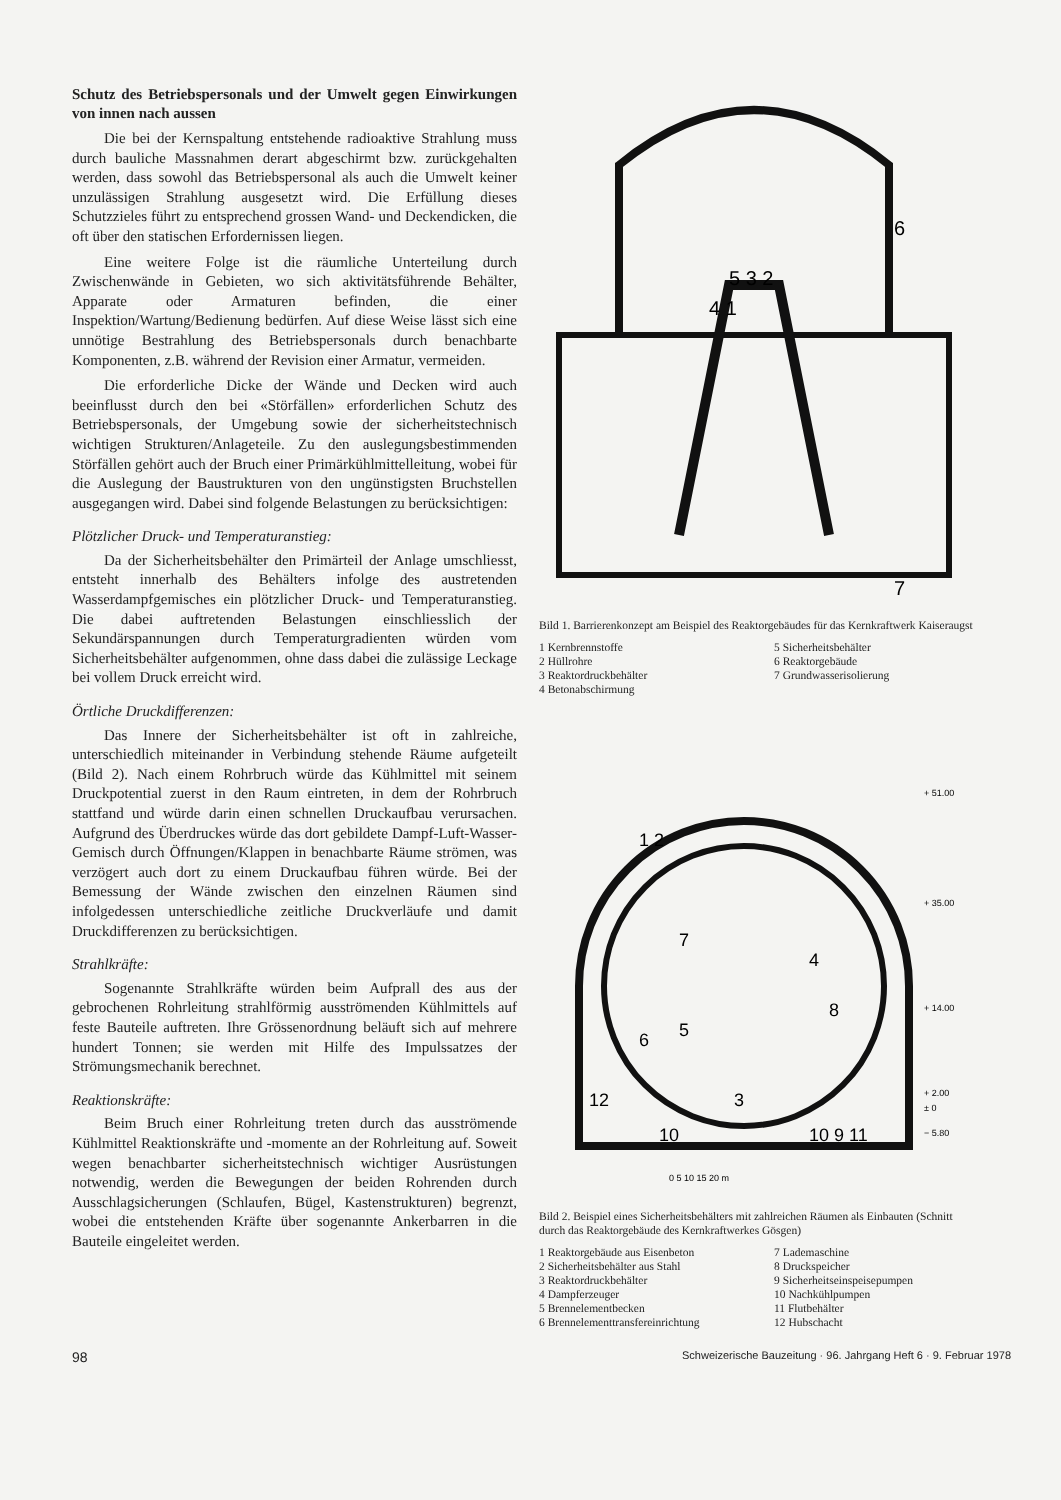Schutz des Betriebspersonals und der Umwelt gegen Einwirkungen von innen nach aussen
Die bei der Kernspaltung entstehende radioaktive Strahlung muss durch bauliche Massnahmen derart abgeschirmt bzw. zurückgehalten werden, dass sowohl das Betriebspersonal als auch die Umwelt keiner unzulässigen Strahlung ausgesetzt wird. Die Erfüllung dieses Schutzzieles führt zu entsprechend grossen Wand- und Deckendicken, die oft über den statischen Erfordernissen liegen.
Eine weitere Folge ist die räumliche Unterteilung durch Zwischenwände in Gebieten, wo sich aktivitätsführende Behälter, Apparate oder Armaturen befinden, die einer Inspektion/Wartung/Bedienung bedürfen. Auf diese Weise lässt sich eine unnötige Bestrahlung des Betriebspersonals durch benachbarte Komponenten, z.B. während der Revision einer Armatur, vermeiden.
Die erforderliche Dicke der Wände und Decken wird auch beeinflusst durch den bei «Störfällen» erforderlichen Schutz des Betriebspersonals, der Umgebung sowie der sicherheitstechnisch wichtigen Strukturen/Anlageteile. Zu den auslegungsbestimmenden Störfällen gehört auch der Bruch einer Primärkühlmittelleitung, wobei für die Auslegung der Baustrukturen von den ungünstigsten Bruchstellen ausgegangen wird. Dabei sind folgende Belastungen zu berücksichtigen:
Plötzlicher Druck- und Temperaturanstieg:
Da der Sicherheitsbehälter den Primärteil der Anlage umschliesst, entsteht innerhalb des Behälters infolge des austretenden Wasserdampfgemisches ein plötzlicher Druck- und Temperaturanstieg. Die dabei auftretenden Belastungen einschliesslich der Sekundärspannungen durch Temperaturgradienten würden vom Sicherheitsbehälter aufgenommen, ohne dass dabei die zulässige Leckage bei vollem Druck erreicht wird.
Örtliche Druckdifferenzen:
Das Innere der Sicherheitsbehälter ist oft in zahlreiche, unterschiedlich miteinander in Verbindung stehende Räume aufgeteilt (Bild 2). Nach einem Rohrbruch würde das Kühlmittel mit seinem Druckpotential zuerst in den Raum eintreten, in dem der Rohrbruch stattfand und würde darin einen schnellen Druckaufbau verursachen. Aufgrund des Überdruckes würde das dort gebildete Dampf-Luft-Wasser-Gemisch durch Öffnungen/Klappen in benachbarte Räume strömen, was verzögert auch dort zu einem Druckaufbau führen würde. Bei der Bemessung der Wände zwischen den einzelnen Räumen sind infolgedessen unterschiedliche zeitliche Druckverläufe und damit Druckdifferenzen zu berücksichtigen.
Strahlkräfte:
Sogenannte Strahlkräfte würden beim Aufprall des aus der gebrochenen Rohrleitung strahlförmig ausströmenden Kühlmittels auf feste Bauteile auftreten. Ihre Grössenordnung beläuft sich auf mehrere hundert Tonnen; sie werden mit Hilfe des Impulssatzes der Strömungsmechanik berechnet.
Reaktionskräfte:
Beim Bruch einer Rohrleitung treten durch das ausströmende Kühlmittel Reaktionskräfte und -momente an der Rohrleitung auf. Soweit wegen benachbarter sicherheitstechnisch wichtiger Ausrüstungen notwendig, werden die Bewegungen der beiden Rohrenden durch Ausschlagsicherungen (Schlaufen, Bügel, Kastenstrukturen) begrenzt, wobei die entstehenden Kräfte über sogenannte Ankerbarren in die Bauteile eingeleitet werden.
5 3 2
4 1
6
7
Bild 1. Barrierenkonzept am Beispiel des Reaktorgebäudes für das Kernkraftwerk Kaiseraugst
1 Kernbrennstoffe
2 Hüllrohre
3 Reaktordruckbehälter
4 Betonabschirmung
5 Sicherheitsbehälter
6 Reaktorgebäude
7 Grundwasserisolierung
+ 51.00
+ 35.00
+ 14.00
+ 2.00
± 0
− 5.80
1 2
7
4
8
5
6
3
12
10
10 9 11
0 5 10 15 20 m
Bild 2. Beispiel eines Sicherheitsbehälters mit zahlreichen Räumen als Einbauten (Schnitt durch das Reaktorgebäude des Kernkraftwerkes Gösgen)
1 Reaktorgebäude aus Eisenbeton
2 Sicherheitsbehälter aus Stahl
3 Reaktordruckbehälter
4 Dampferzeuger
5 Brennelementbecken
6 Brennelementtransfereinrichtung
7 Lademaschine
8 Druckspeicher
9 Sicherheitseinspeisepumpen
10 Nachkühlpumpen
11 Flutbehälter
12 Hubschacht
98 Schweizerische Bauzeitung · 96. Jahrgang Heft 6 · 9. Februar 1978